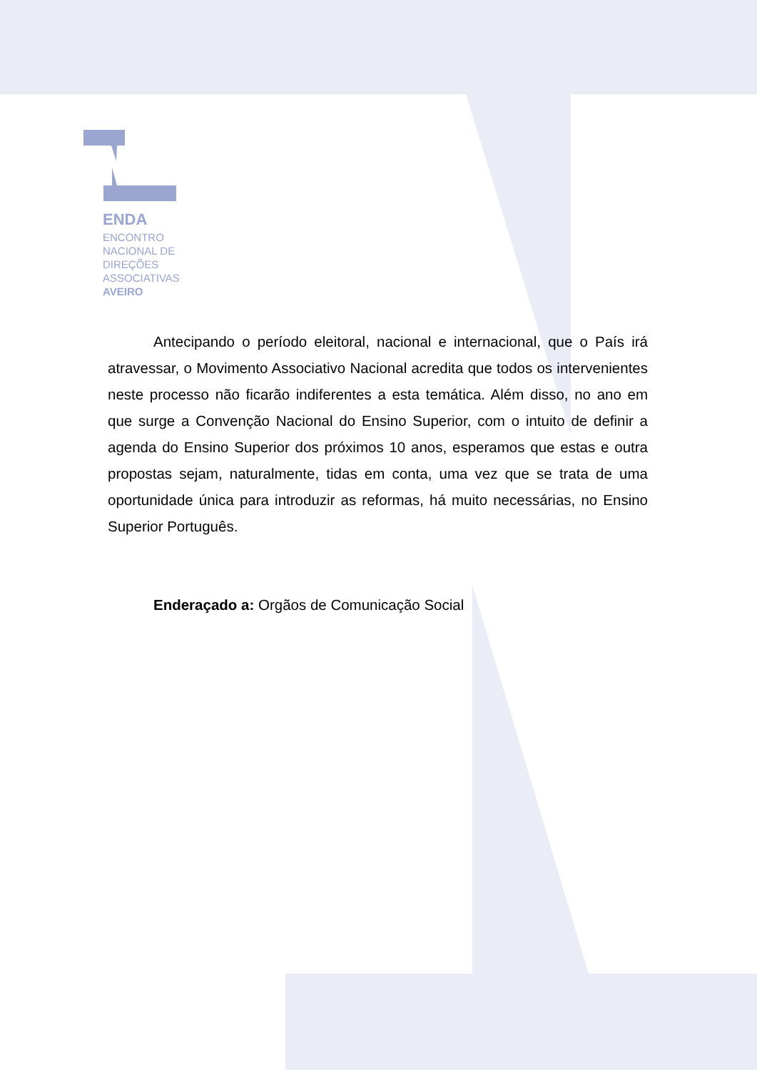ENDA
ENCONTRO
NACIONAL DE
DIREÇÕES
ASSOCIATIVAS
AVEIRO
Antecipando o período eleitoral, nacional e internacional, que o País irá atravessar, o Movimento Associativo Nacional acredita que todos os intervenientes neste processo não ficarão indiferentes a esta temática. Além disso, no ano em que surge a Convenção Nacional do Ensino Superior, com o intuito de definir a agenda do Ensino Superior dos próximos 10 anos, esperamos que estas e outra propostas sejam, naturalmente, tidas em conta, uma vez que se trata de uma oportunidade única para introduzir as reformas, há muito necessárias, no Ensino Superior Português.
Enderaçado a: Orgãos de Comunicação Social